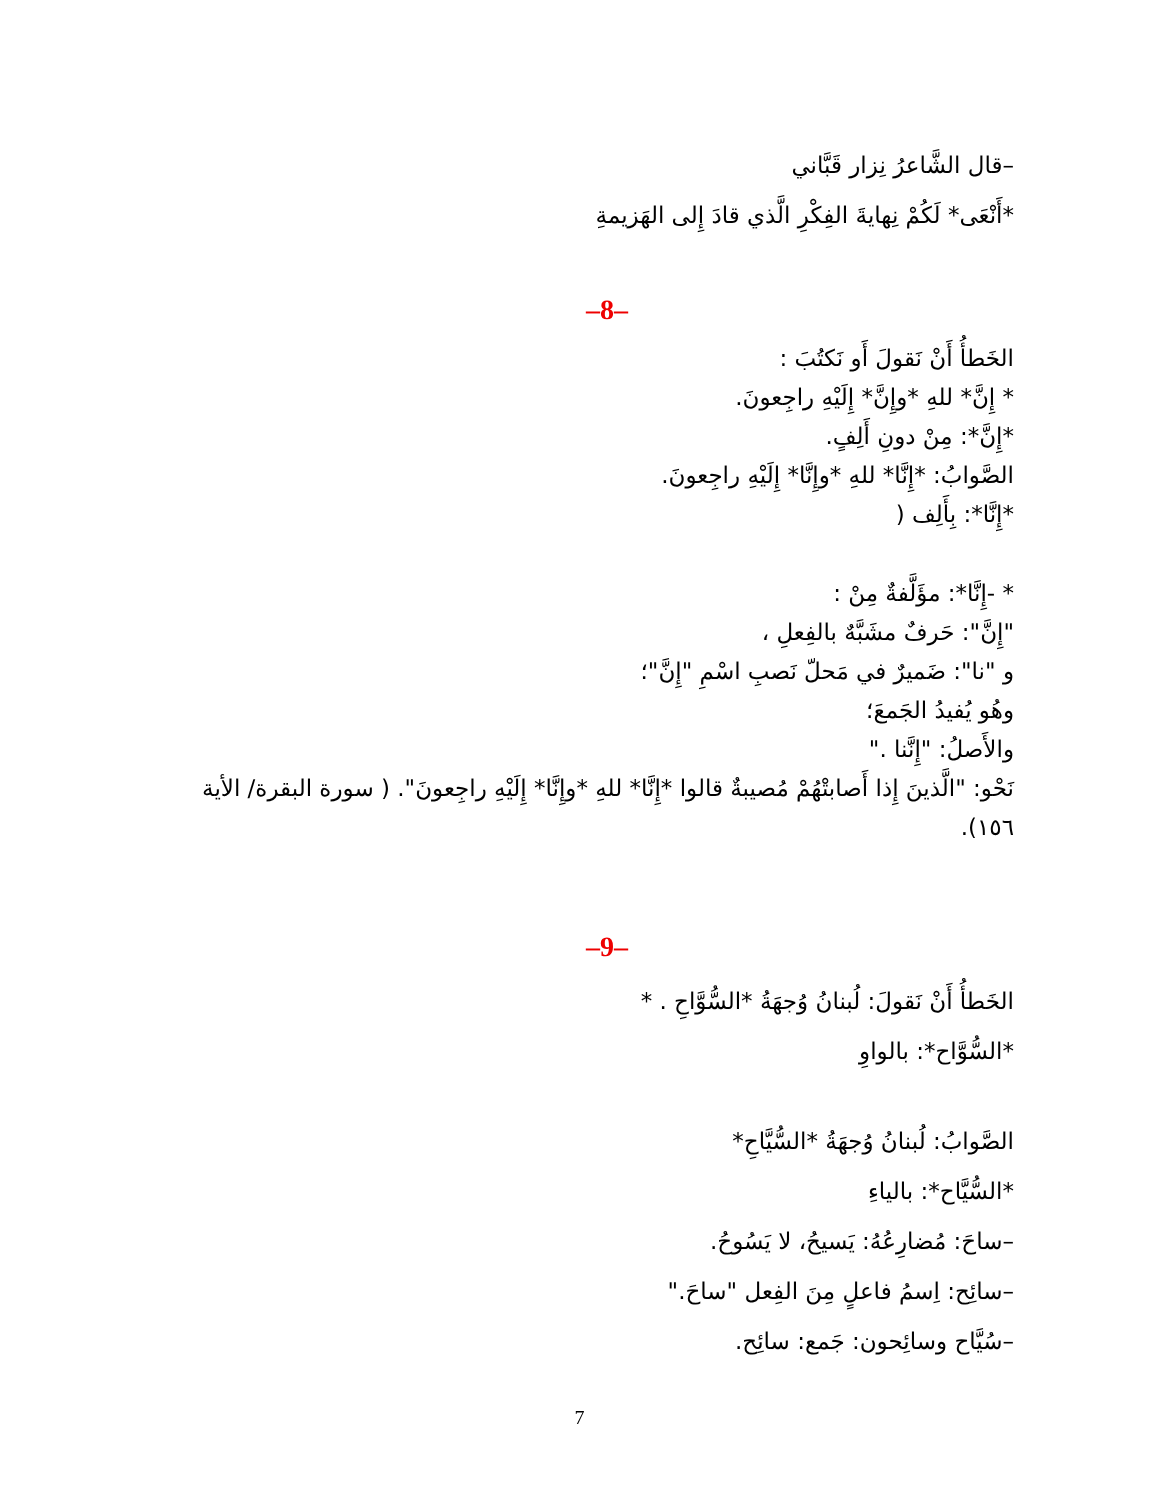–قال الشَّاعرُ نِزار قَبَّاني
*أَنْعَى* لَكُمْ نِهايةَ الفِكْرِ الَّذي قادَ إِلى الهَزيمةِ
–8–
الخَطأُ أَنْ نَقولَ أَو نَكتُبَ :
* إِنَّ* للهِ *وإِنَّ* إِلَيْهِ راجِعونَ.
*إِنَّ*: مِنْ دونِ أَلِفٍ.
الصَّوابُ: *إِنَّا* للهِ *وإِنَّا* إِلَيْهِ راجِعونَ.
*إِنَّا*: بِأَلِف (
* -إِنَّا*: مؤَلَّفةٌ مِنْ :
"إِنَّ": حَرفٌ مشَبَّهٌ بالفِعلِ ،
و "نا": ضَميرٌ في مَحلّ نَصبِ اسْمِ "إِنَّ"؛
وهُو يُفيدُ الجَمعَ؛
والأَصلُ: "إِنَّنا ."
نَحْو: "الَّذينَ إِذا أَصابتْهُمْ مُصيبةٌ قالوا *إِنَّا* للهِ *وإِنَّا* إِلَيْهِ راجِعونَ". ( سورة البقرة/ الأية ١٥٦).
–9–
الخَطأُ أَنْ نَقولَ: لُبنانُ وُجهَةُ *السُّوَّاحِ . *
*السُّوَّاح*: بالواوِ
الصَّوابُ: لُبنانُ وُجهَةُ *السُّيَّاحِ*
*السُّيَّاح*: بالياءِ
–ساحَ: مُضارِعُهُ: يَسيحُ، لا يَسُوحُ.
–سائِح: اِسمُ فاعلٍ مِنَ الفِعل "ساحَ."
–سُيَّاح وسائِحون: جَمع: سائِح.
7